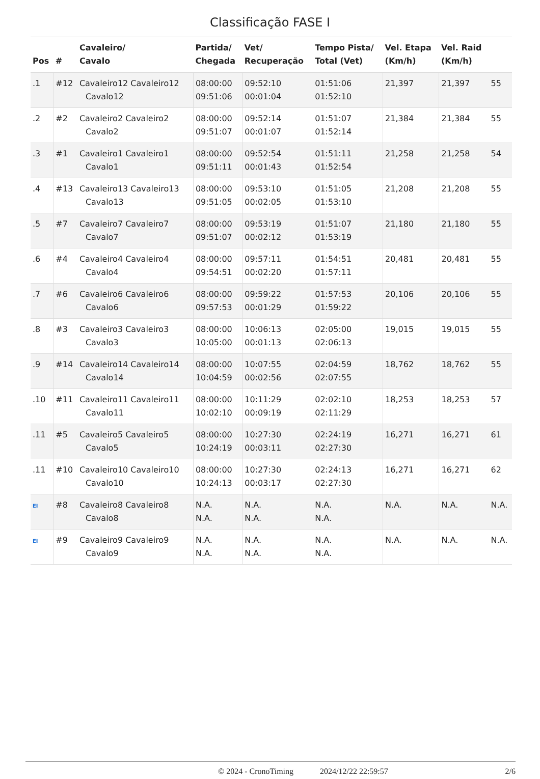Classificação FASE I
| Pos | # | Cavaleiro/ Cavalo | Partida/ Chegada | Vet/ Recuperação | Tempo Pista/ Total (Vet) | Vel. Etapa (Km/h) | Vel. Raid (Km/h) | |
| --- | --- | --- | --- | --- | --- | --- | --- | --- |
| .1 | #12 | Cavaleiro12 Cavaleiro12 Cavalo12 | 08:00:00 09:51:06 | 09:52:10 00:01:04 | 01:51:06 01:52:10 | 21,397 | 21,397 | 55 |
| .2 | #2 | Cavaleiro2 Cavaleiro2 Cavalo2 | 08:00:00 09:51:07 | 09:52:14 00:01:07 | 01:51:07 01:52:14 | 21,384 | 21,384 | 55 |
| .3 | #1 | Cavaleiro1 Cavaleiro1 Cavalo1 | 08:00:00 09:51:11 | 09:52:54 00:01:43 | 01:51:11 01:52:54 | 21,258 | 21,258 | 54 |
| .4 | #13 | Cavaleiro13 Cavaleiro13 Cavalo13 | 08:00:00 09:51:05 | 09:53:10 00:02:05 | 01:51:05 01:53:10 | 21,208 | 21,208 | 55 |
| .5 | #7 | Cavaleiro7 Cavaleiro7 Cavalo7 | 08:00:00 09:51:07 | 09:53:19 00:02:12 | 01:51:07 01:53:19 | 21,180 | 21,180 | 55 |
| .6 | #4 | Cavaleiro4 Cavaleiro4 Cavalo4 | 08:00:00 09:54:51 | 09:57:11 00:02:20 | 01:54:51 01:57:11 | 20,481 | 20,481 | 55 |
| .7 | #6 | Cavaleiro6 Cavaleiro6 Cavalo6 | 08:00:00 09:57:53 | 09:59:22 00:01:29 | 01:57:53 01:59:22 | 20,106 | 20,106 | 55 |
| .8 | #3 | Cavaleiro3 Cavaleiro3 Cavalo3 | 08:00:00 10:05:00 | 10:06:13 00:01:13 | 02:05:00 02:06:13 | 19,015 | 19,015 | 55 |
| .9 | #14 | Cavaleiro14 Cavaleiro14 Cavalo14 | 08:00:00 10:04:59 | 10:07:55 00:02:56 | 02:04:59 02:07:55 | 18,762 | 18,762 | 55 |
| .10 | #11 | Cavaleiro11 Cavaleiro11 Cavalo11 | 08:00:00 10:02:10 | 10:11:29 00:09:19 | 02:02:10 02:11:29 | 18,253 | 18,253 | 57 |
| .11 | #5 | Cavaleiro5 Cavaleiro5 Cavalo5 | 08:00:00 10:24:19 | 10:27:30 00:03:11 | 02:24:19 02:27:30 | 16,271 | 16,271 | 61 |
| .11 | #10 | Cavaleiro10 Cavaleiro10 Cavalo10 | 08:00:00 10:24:13 | 10:27:30 00:03:17 | 02:24:13 02:27:30 | 16,271 | 16,271 | 62 |
| EI | #8 | Cavaleiro8 Cavaleiro8 Cavalo8 | N.A. N.A. | N.A. N.A. | N.A. N.A. | N.A. | N.A. | N.A. |
| EI | #9 | Cavaleiro9 Cavaleiro9 Cavalo9 | N.A. N.A. | N.A. N.A. | N.A. N.A. | N.A. | N.A. | N.A. |
© 2024 - CronoTiming 2024/12/22 22:59:57 2/6